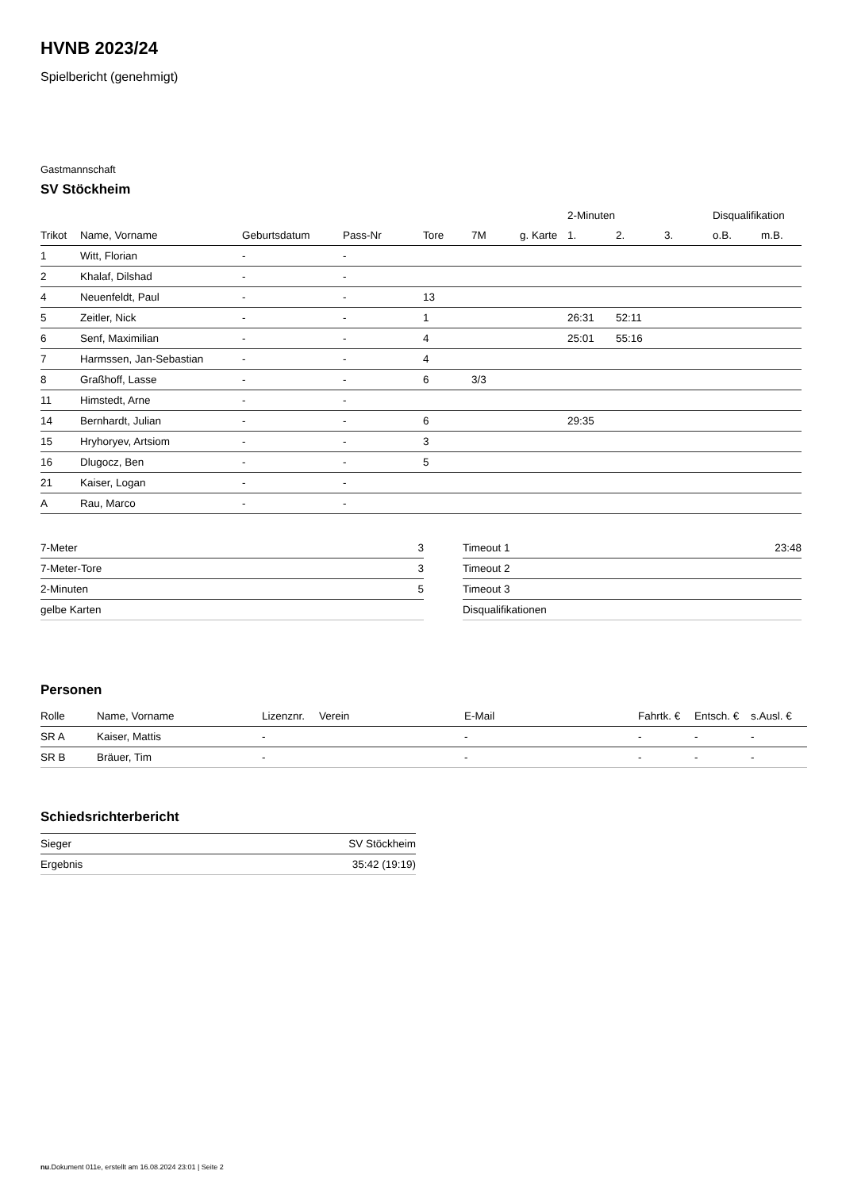HVNB 2023/24
Spielbericht (genehmigt)
Gastmannschaft
SV Stöckheim
| | | | | | | | 2-Minuten | | | Disqualifikation | |
| --- | --- | --- | --- | --- | --- | --- | --- | --- | --- | --- | --- |
| Trikot | Name, Vorname | Geburtsdatum | Pass-Nr | Tore | 7M | g. Karte | 1. | 2. | 3. | o.B. | m.B. |
| 1 | Witt, Florian | - | - | | | | | | | | |
| 2 | Khalaf, Dilshad | - | - | | | | | | | | |
| 4 | Neuenfeldt, Paul | - | - | 13 | | | | | | | |
| 5 | Zeitler, Nick | - | - | 1 | | | 26:31 | 52:11 | | | |
| 6 | Senf, Maximilian | - | - | 4 | | | 25:01 | 55:16 | | | |
| 7 | Harmssen, Jan-Sebastian | - | - | 4 | | | | | | | |
| 8 | Graßhoff, Lasse | - | - | 6 | 3/3 | | | | | | |
| 11 | Himstedt, Arne | - | - | | | | | | | | |
| 14 | Bernhardt, Julian | - | - | 6 | | | 29:35 | | | | |
| 15 | Hryhoryev, Artsiom | - | - | 3 | | | | | | | |
| 16 | Dlugocz, Ben | - | - | 5 | | | | | | | |
| 21 | Kaiser, Logan | - | - | | | | | | | | |
| A | Rau, Marco | - | - | | | | | | | | |
| 7-Meter | 3 |
| 7-Meter-Tore | 3 |
| 2-Minuten | 5 |
| gelbe Karten | |
| Timeout 1 | 23:48 |
| Timeout 2 | |
| Timeout 3 | |
| Disqualifikationen | |
Personen
| Rolle | Name, Vorname | Lizenznr. | Verein | E-Mail | Fahrtk. € | Entsch. € | s.Ausl. € |
| --- | --- | --- | --- | --- | --- | --- | --- |
| SR A | Kaiser, Mattis | - | | - | - | - | - |
| SR B | Bräuer, Tim | - | | - | - | - | - |
Schiedsrichterbericht
| Sieger | SV Stöckheim |
| Ergebnis | 35:42 (19:19) |
nu.Dokument 011e, erstellt am 16.08.2024 23:01 | Seite 2